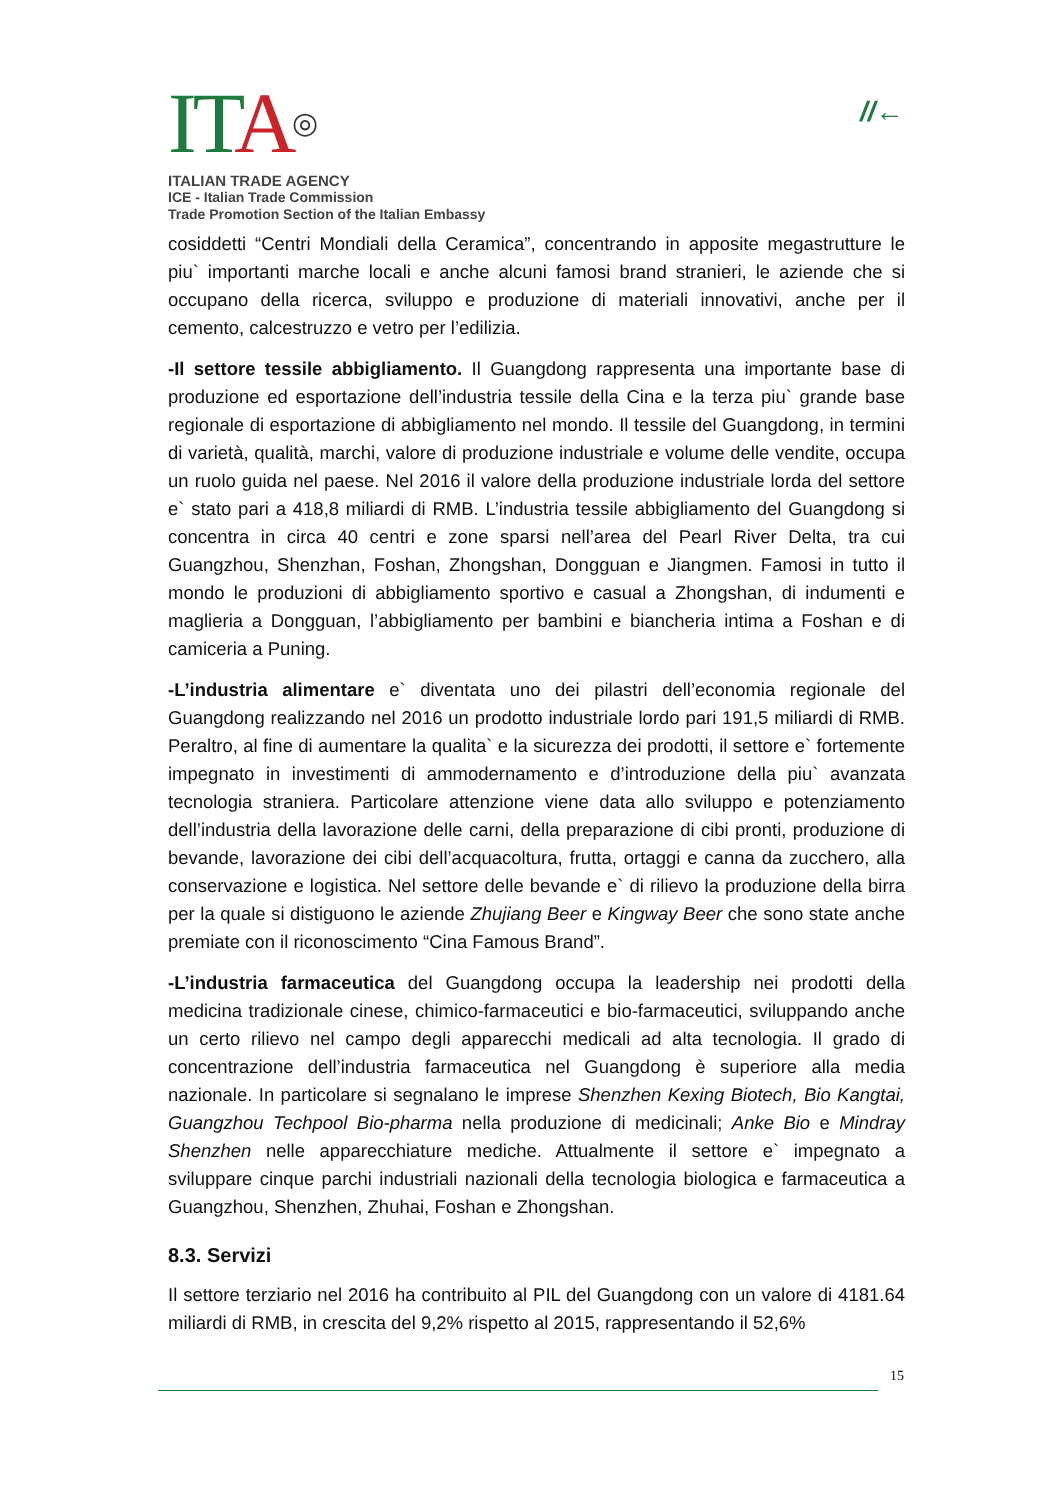ITA◎
ITALIAN TRADE AGENCY
ICE - Italian Trade Commission
Trade Promotion Section of the Italian Embassy
//←
cosiddetti “Centri Mondiali della Ceramica”, concentrando in apposite megastrutture le piu` importanti marche locali e anche alcuni famosi brand stranieri, le aziende che si occupano della ricerca, sviluppo e produzione di materiali innovativi, anche per il cemento, calcestruzzo e vetro per l’edilizia.
-Il settore tessile abbigliamento. Il Guangdong rappresenta una importante base di produzione ed esportazione dell’industria tessile della Cina e la terza piu` grande base regionale di esportazione di abbigliamento nel mondo. Il tessile del Guangdong, in termini di varietà, qualità, marchi, valore di produzione industriale e volume delle vendite, occupa un ruolo guida nel paese. Nel 2016 il valore della produzione industriale lorda del settore e` stato pari a 418,8 miliardi di RMB. L’industria tessile abbigliamento del Guangdong si concentra in circa 40 centri e zone sparsi nell’area del Pearl River Delta, tra cui Guangzhou, Shenzhan, Foshan, Zhongshan, Dongguan e Jiangmen. Famosi in tutto il mondo le produzioni di abbigliamento sportivo e casual a Zhongshan, di indumenti e maglieria a Dongguan, l’abbigliamento per bambini e biancheria intima a Foshan e di camiceria a Puning.
-L’industria alimentare e` diventata uno dei pilastri dell’economia regionale del Guangdong realizzando nel 2016 un prodotto industriale lordo pari 191,5 miliardi di RMB. Peraltro, al fine di aumentare la qualita` e la sicurezza dei prodotti, il settore e` fortemente impegnato in investimenti di ammodernamento e d’introduzione della piu` avanzata tecnologia straniera. Particolare attenzione viene data allo sviluppo e potenziamento dell’industria della lavorazione delle carni, della preparazione di cibi pronti, produzione di bevande, lavorazione dei cibi dell’acquacoltura, frutta, ortaggi e canna da zucchero, alla conservazione e logistica. Nel settore delle bevande e` di rilievo la produzione della birra per la quale si distiguono le aziende Zhujiang Beer e Kingway Beer che sono state anche premiate con il riconoscimento “Cina Famous Brand”.
-L’industria farmaceutica del Guangdong occupa la leadership nei prodotti della medicina tradizionale cinese, chimico-farmaceutici e bio-farmaceutici, sviluppando anche un certo rilievo nel campo degli apparecchi medicali ad alta tecnologia. Il grado di concentrazione dell’industria farmaceutica nel Guangdong è superiore alla media nazionale. In particolare si segnalano le imprese Shenzhen Kexing Biotech, Bio Kangtai, Guangzhou Techpool Bio-pharma nella produzione di medicinali; Anke Bio e Mindray Shenzhen nelle apparecchiature mediche. Attualmente il settore e` impegnato a sviluppare cinque parchi industriali nazionali della tecnologia biologica e farmaceutica a Guangzhou, Shenzhen, Zhuhai, Foshan e Zhongshan.
8.3. Servizi
Il settore terziario nel 2016 ha contribuito al PIL del Guangdong con un valore di 4181.64 miliardi di RMB, in crescita del 9,2% rispetto al 2015, rappresentando il 52,6%
15